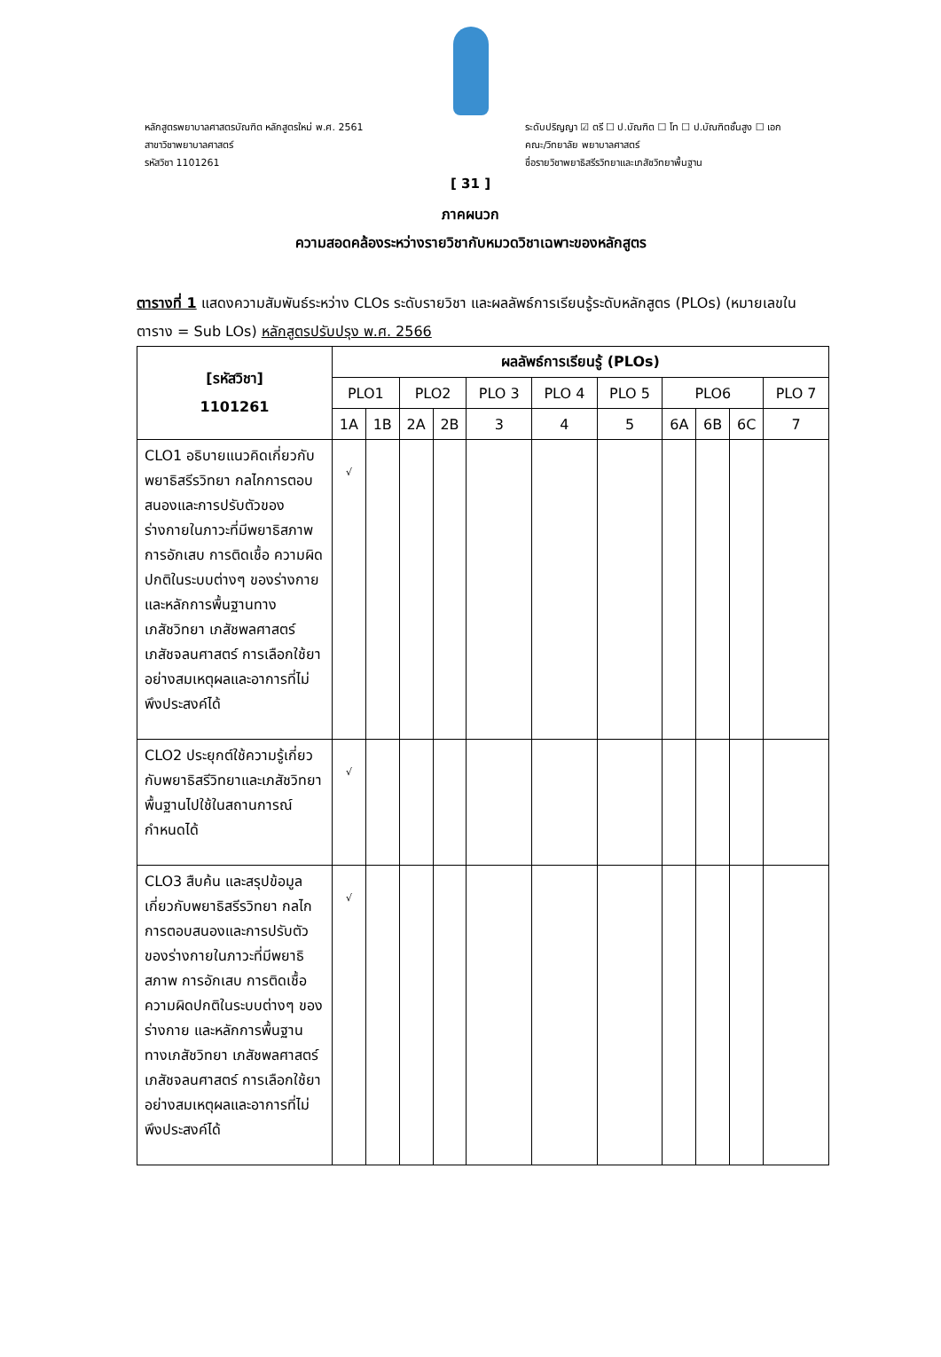หลักสูตรพยาบาลศาสตรบัณฑิต หลักสูตรใหม่ พ.ศ. 2561
สาขาวิชาพยาบาลศาสตร์
รหัสวิชา 1101261
ระดับปริญญา ☑ ตรี ☐ ป.บัณฑิต ☐ โท ☐ ป.บัณฑิตชั้นสูง ☐ เอก
คณะ/วิทยาลัย พยาบาลศาสตร์
ชื่อรายวิชาพยาธิสรีรวิทยาและเภสัชวิทยาพื้นฐาน
[ 31 ]
ภาคผนวก
ความสอดคล้องระหว่างรายวิชากับหมวดวิชาเฉพาะของหลักสูตร
ตารางที่ 1 แสดงความสัมพันธ์ระหว่าง CLOs ระดับรายวิชา และผลลัพธ์การเรียนรู้ระดับหลักสูตร (PLOs) (หมายเลขในตาราง = Sub LOs) หลักสูตรปรับปรุง พ.ศ. 2566
| [รหัสวิชา] 1101261 | ผลลัพธ์การเรียนรู้ (PLOs) | | | | | | | | | | |
| --- | --- | --- | --- | --- | --- | --- | --- | --- | --- | --- | --- |
| | PLO1 | | PLO2 | | PLO 3 | PLO 4 | PLO 5 | PLO6 | | | PLO 7 |
| | 1A | 1B | 2A | 2B | 3 | 4 | 5 | 6A | 6B | 6C | 7 |
| CLO1 อธิบายแนวคิดเกี่ยวกับพยาธิสรีรวิทยา กลไกการตอบสนองและการปรับตัวของร่างกายในภาวะที่มีพยาธิสภาพ การอักเสบ การติดเชื้อ ความผิดปกติในระบบต่างๆ ของร่างกาย และหลักการพื้นฐานทางเภสัชวิทยา เภสัชพลศาสตร์ เภสัชจลนศาสตร์ การเลือกใช้ยาอย่างสมเหตุผลและอาการที่ไม่พึงประสงค์ได้ | √ | | | | | | | | | | |
| CLO2 ประยุกต์ใช้ความรู้เกี่ยวกับพยาธิสรีวิทยาและเภสัชวิทยาพื้นฐานไปใช้ในสถานการณ์กำหนดได้ | √ | | | | | | | | | | |
| CLO3 สืบค้น และสรุปข้อมูลเกี่ยวกับพยาธิสรีรวิทยา กลไกการตอบสนองและการปรับตัวของร่างกายในภาวะที่มีพยาธิสภาพ การอักเสบ การติดเชื้อ ความผิดปกติในระบบต่างๆ ของร่างกาย และหลักการพื้นฐานทางเภสัชวิทยา เภสัชพลศาสตร์ เภสัชจลนศาสตร์ การเลือกใช้ยาอย่างสมเหตุผลและอาการที่ไม่พึงประสงค์ได้ | √ | | | | | | | | | | |